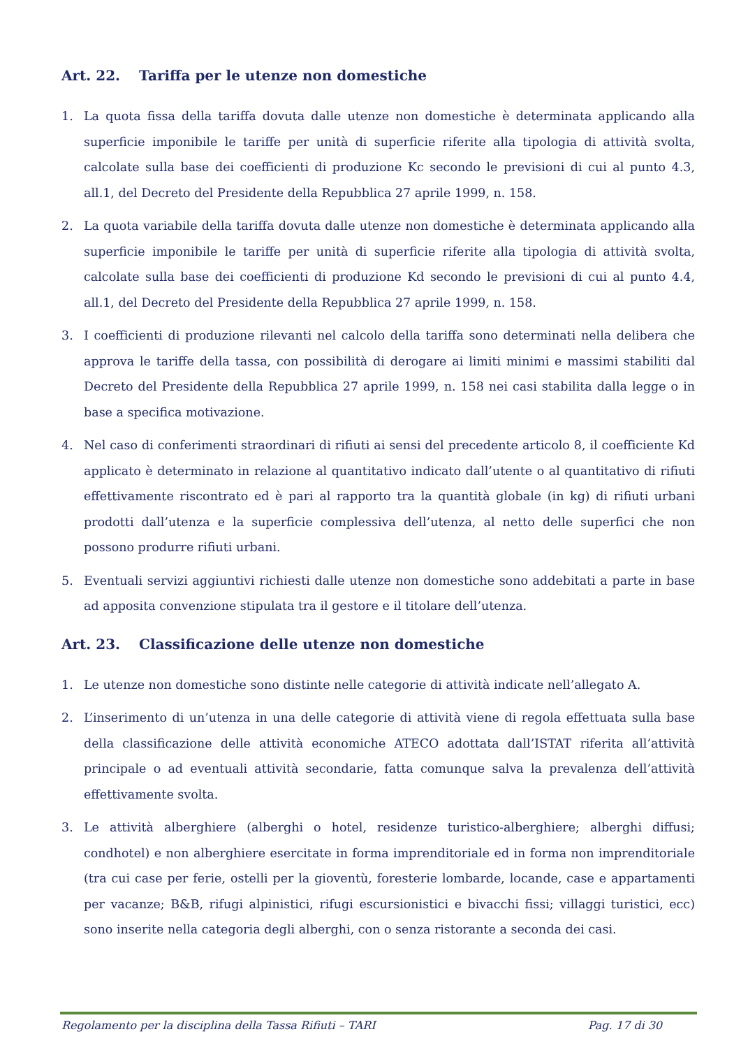Art. 22. Tariffa per le utenze non domestiche
1. La quota fissa della tariffa dovuta dalle utenze non domestiche è determinata applicando alla superficie imponibile le tariffe per unità di superficie riferite alla tipologia di attività svolta, calcolate sulla base dei coefficienti di produzione Kc secondo le previsioni di cui al punto 4.3, all.1, del Decreto del Presidente della Repubblica 27 aprile 1999, n. 158.
2. La quota variabile della tariffa dovuta dalle utenze non domestiche è determinata applicando alla superficie imponibile le tariffe per unità di superficie riferite alla tipologia di attività svolta, calcolate sulla base dei coefficienti di produzione Kd secondo le previsioni di cui al punto 4.4, all.1, del Decreto del Presidente della Repubblica 27 aprile 1999, n. 158.
3. I coefficienti di produzione rilevanti nel calcolo della tariffa sono determinati nella delibera che approva le tariffe della tassa, con possibilità di derogare ai limiti minimi e massimi stabiliti dal Decreto del Presidente della Repubblica 27 aprile 1999, n. 158 nei casi stabilita dalla legge o in base a specifica motivazione.
4. Nel caso di conferimenti straordinari di rifiuti ai sensi del precedente articolo 8, il coefficiente Kd applicato è determinato in relazione al quantitativo indicato dall’utente o al quantitativo di rifiuti effettivamente riscontrato ed è pari al rapporto tra la quantità globale (in kg) di rifiuti urbani prodotti dall’utenza e la superficie complessiva dell’utenza, al netto delle superfici che non possono produrre rifiuti urbani.
5. Eventuali servizi aggiuntivi richiesti dalle utenze non domestiche sono addebitati a parte in base ad apposita convenzione stipulata tra il gestore e il titolare dell’utenza.
Art. 23. Classificazione delle utenze non domestiche
1. Le utenze non domestiche sono distinte nelle categorie di attività indicate nell’allegato A.
2. L’inserimento di un’utenza in una delle categorie di attività viene di regola effettuata sulla base della classificazione delle attività economiche ATECO adottata dall’ISTAT riferita all’attività principale o ad eventuali attività secondarie, fatta comunque salva la prevalenza dell’attività effettivamente svolta.
3. Le attività alberghiere (alberghi o hotel, residenze turistico-alberghiere; alberghi diffusi; condhotel) e non alberghiere esercitate in forma imprenditoriale ed in forma non imprenditoriale (tra cui case per ferie, ostelli per la gioventù, foresterie lombarde, locande, case e appartamenti per vacanze; B&B, rifugi alpinistici, rifugi escursionistici e bivacchi fissi; villaggi turistici, ecc) sono inserite nella categoria degli alberghi, con o senza ristorante a seconda dei casi.
Regolamento per la disciplina della Tassa Rifiuti – TARI Pag. 17 di 30